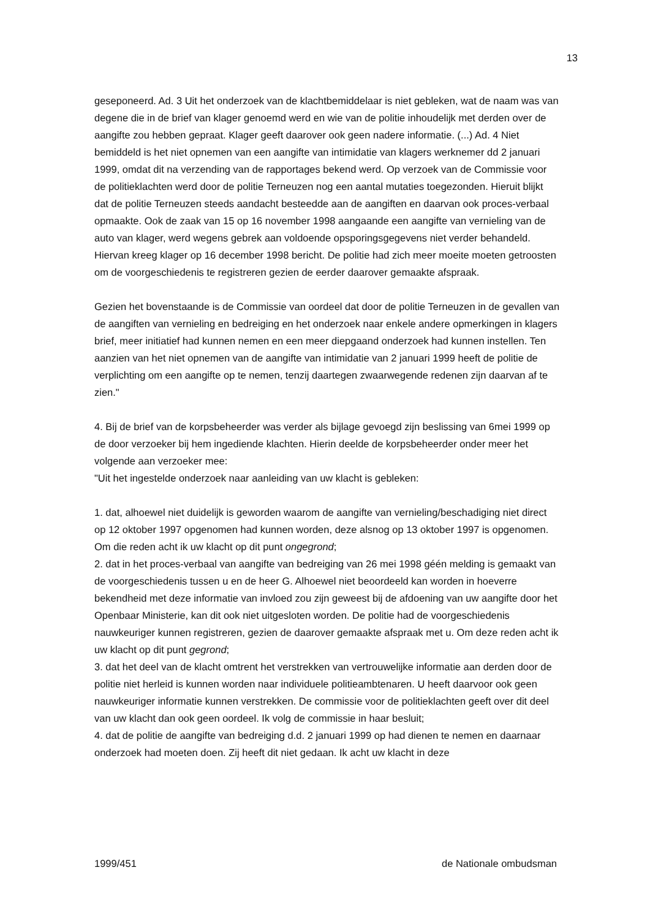13
geseponeerd. Ad. 3 Uit het onderzoek van de klachtbemiddelaar is niet gebleken, wat de naam was van degene die in de brief van klager genoemd werd en wie van de politie inhoudelijk met derden over de aangifte zou hebben gepraat. Klager geeft daarover ook geen nadere informatie. (...) Ad. 4 Niet bemiddeld is het niet opnemen van een aangifte van intimidatie van klagers werknemer dd 2 januari 1999, omdat dit na verzending van de rapportages bekend werd. Op verzoek van de Commissie voor de politieklachten werd door de politie Terneuzen nog een aantal mutaties toegezonden. Hieruit blijkt dat de politie Terneuzen steeds aandacht besteedde aan de aangiften en daarvan ook proces-verbaal opmaakte. Ook de zaak van 15 op 16 november 1998 aangaande een aangifte van vernieling van de auto van klager, werd wegens gebrek aan voldoende opsporingsgegevens niet verder behandeld. Hiervan kreeg klager op 16 december 1998 bericht. De politie had zich meer moeite moeten getroosten om de voorgeschiedenis te registreren gezien de eerder daarover gemaakte afspraak.
Gezien het bovenstaande is de Commissie van oordeel dat door de politie Terneuzen in de gevallen van de aangiften van vernieling en bedreiging en het onderzoek naar enkele andere opmerkingen in klagers brief, meer initiatief had kunnen nemen en een meer diepgaand onderzoek had kunnen instellen. Ten aanzien van het niet opnemen van de aangifte van intimidatie van 2 januari 1999 heeft de politie de verplichting om een aangifte op te nemen, tenzij daartegen zwaarwegende redenen zijn daarvan af te zien."
4. Bij de brief van de korpsbeheerder was verder als bijlage gevoegd zijn beslissing van 6mei 1999 op de door verzoeker bij hem ingediende klachten. Hierin deelde de korpsbeheerder onder meer het volgende aan verzoeker mee:
"Uit het ingestelde onderzoek naar aanleiding van uw klacht is gebleken:
1. dat, alhoewel niet duidelijk is geworden waarom de aangifte van vernieling/beschadiging niet direct op 12 oktober 1997 opgenomen had kunnen worden, deze alsnog op 13 oktober 1997 is opgenomen. Om die reden acht ik uw klacht op dit punt ongegrond;
2. dat in het proces-verbaal van aangifte van bedreiging van 26 mei 1998 géén melding is gemaakt van de voorgeschiedenis tussen u en de heer G. Alhoewel niet beoordeeld kan worden in hoeverre bekendheid met deze informatie van invloed zou zijn geweest bij de afdoening van uw aangifte door het Openbaar Ministerie, kan dit ook niet uitgesloten worden. De politie had de voorgeschiedenis nauwkeuriger kunnen registreren, gezien de daarover gemaakte afspraak met u. Om deze reden acht ik uw klacht op dit punt gegrond;
3. dat het deel van de klacht omtrent het verstrekken van vertrouwelijke informatie aan derden door de politie niet herleid is kunnen worden naar individuele politieambtenaren. U heeft daarvoor ook geen nauwkeuriger informatie kunnen verstrekken. De commissie voor de politieklachten geeft over dit deel van uw klacht dan ook geen oordeel. Ik volg de commissie in haar besluit;
4. dat de politie de aangifte van bedreiging d.d. 2 januari 1999 op had dienen te nemen en daarnaar onderzoek had moeten doen. Zij heeft dit niet gedaan. Ik acht uw klacht in deze
1999/451 de Nationale ombudsman